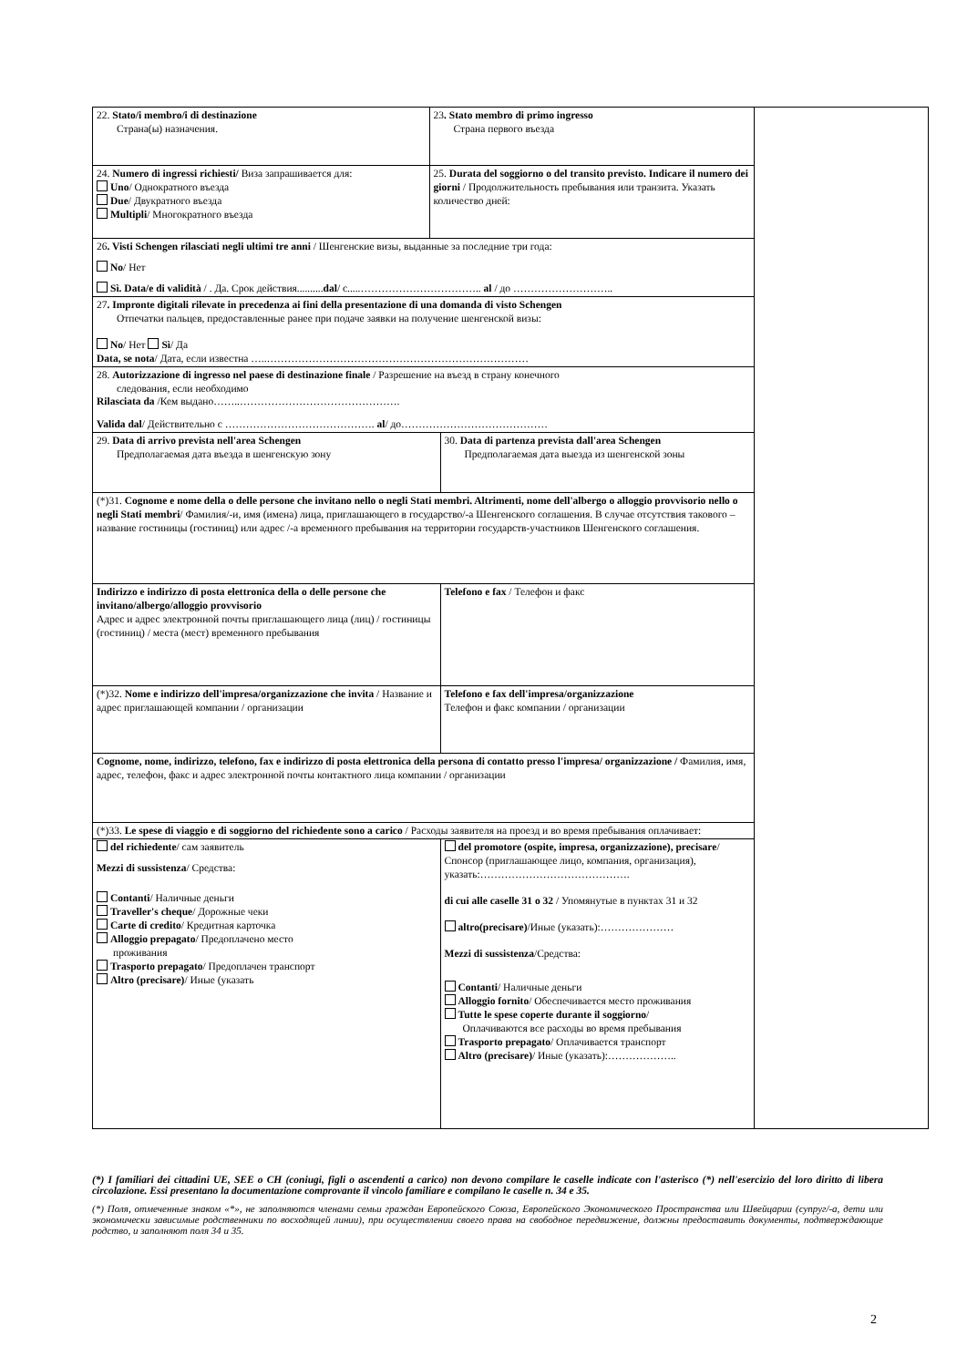| 22. Stato/i membro/i di destinazione Страна(ы) назначения. | 23 . Stato membro di primo ingresso Страна первого въезда | | |
| 24. Numero di ingressi richiesti/ Виза запрашивается для: Uno / Однократного въезда Due / Двукратного въезда Multipli / Многократного въезда | 25. Durata del soggiorno o del transito previsto. Indicare il numero dei giorni / Продолжительность пребывания или транзита. Указать количество дней: | | |
| 26 . Visti Schengen rilasciati negli ultimi tre anni / Шенгенские визы, выданные за последние три года: No / Нет Sì. Data/e di validità / . Да. Срок действия.......... dal / с.....…………………………….. al / до ……………………….. | | | |
| 27 . Impronte digitali rilevate in precedenza ai fini della presentazione di una domanda di visto Schengen Отпечатки пальцев, предоставленные ранее при подаче заявки на получение шенгенской визы: No / Нет Sì / Да Data, se nota / Дата, если известна …..………………………………………………………………… | | | |
| 28. Autorizzazione di ingresso nel paese di destinazione finale / Разрешение на въезд в страну конечного следования, если необходимо Rilasciata da /Кем выдано……..………………………………………. Valida dal / Действительно с ……………………………………. al / до…………………………………… | | | |
| 29. Data di arrivo prevista nell'area Schengen Предполагаемая дата въезда в шенгенскую зону | | 30. Data di partenza prevista dall'area Schengen Предполагаемая дата выезда из шенгенской зоны | |
| (*)31. Cognome e nome della o delle persone che invitano nello o negli Stati membri. Altrimenti, nome dell'albergo o alloggio provvisorio nello o negli Stati membri / Фамилия/-и, имя (имена) лица, приглашающего в государство/-а Шенгенского соглашения. В случае отсутствия такового – название гостиницы (гостиниц) или адрес /-а временного пребывания на территории государств-участников Шенгенского соглашения. | | | |
| Indirizzo e indirizzo di posta elettronica della o delle persone che invitano/albergo/alloggio provvisorio Адрес и адрес электронной почты приглашающего лица (лиц) / гостиницы (гостиниц) / места (мест) временного пребывания | | Telefono e fax / Телефон и факс | |
| (*)32. Nome e indirizzo dell'impresa/organizzazione che invita / Название и адрес приглашающей компании / организации | | Telefono e fax dell'impresa/organizzazione Телефон и факс компании / организации | |
| Cognome, nome, indirizzo, telefono, fax e indirizzo di posta elettronica della persona di contatto presso l'impresa/ organizzazione / Фамилия, имя, адрес, телефон, факс и адрес электронной почты контактного лица компании / организации | | | |
| (*)33. Le spese di viaggio e di soggiorno del richiedente sono a carico / Расходы заявителя на проезд и во время пребывания оплачивает: | | | |
| del richiedente / сам заявитель Mezzi di sussistenza / Средства: Contanti / Наличные деньги Traveller's cheque / Дорожные чеки Carte di credito / Кредитная карточка Alloggio prepagato / Предоплачено место проживания Trasporto prepagato / Предоплачен транспорт Altro (precisare) / Иные (указать | | del promotore (ospite, impresa, organizzazione), precisare / Спонсор (приглашающее лицо, компания, организация), указать:……………………………………. di cui alle caselle 31 o 32 / Упомянутые в пунктах 31 и 32 altro(precisare) /Иные (указать):………………… Mezzi di sussistenza /Средства: Contanti / Наличные деньги Alloggio fornito / Обеспечивается место проживания Tutte le spese coperte durante il soggiorno / Оплачиваются все расходы во время пребывания Trasporto prepagato / Оплачивается транспорт Altro (precisare) / Иные (указать):……………….. | |
(*) I familiari dei cittadini UE, SEE o CH (coniugi, figli o ascendenti a carico) non devono compilare le caselle indicate con l'asterisco (*) nell'esercizio del loro diritto di libera circolazione. Essi presentano la documentazione comprovante il vincolo familiare e compilano le caselle n. 34 e 35.
(*) Поля, отмеченные знаком «*», не заполняются членами семьи граждан Европейского Союза, Европейского Экономического Пространства или Швейцарии (супруг/-а, дети или экономически зависимые родственники по восходящей линии), при осуществлении своего права на свободное передвижение, должны предоставить документы, подтверждающие родство, и заполняют поля 34 и 35.
2